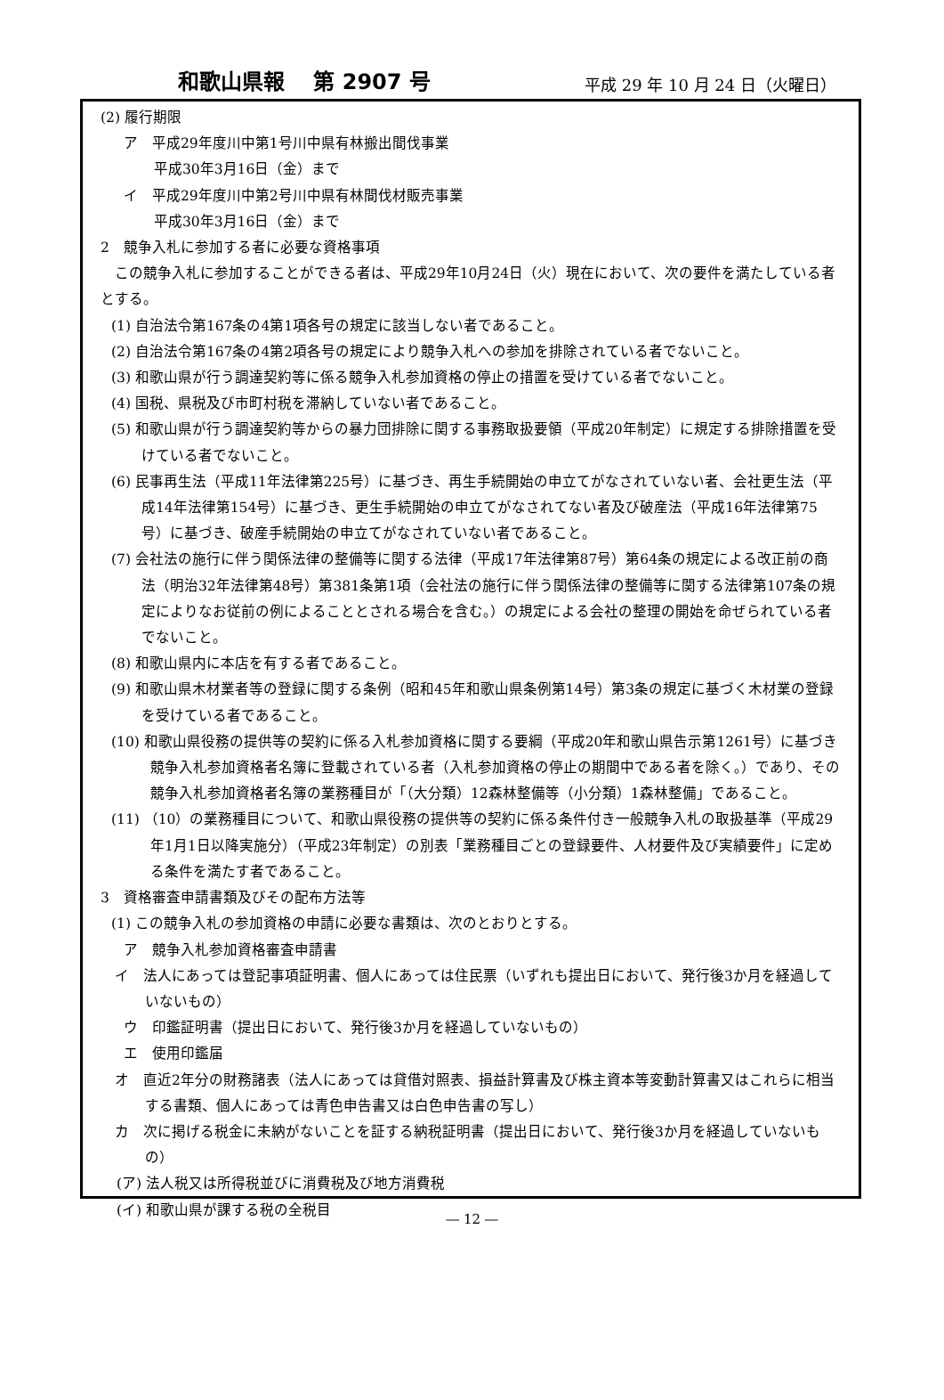和歌山県報　 第 2907 号 平成 29 年 10 月 24 日（火曜日）
(2) 履行期限
ア　平成29年度川中第1号川中県有林搬出間伐事業
平成30年3月16日（金）まで
イ　平成29年度川中第2号川中県有林間伐材販売事業
平成30年3月16日（金）まで
2　競争入札に参加する者に必要な資格事項
この競争入札に参加することができる者は、平成29年10月24日（火）現在において、次の要件を満たしている者とする。
(1) 自治法令第167条の4第1項各号の規定に該当しない者であること。
(2) 自治法令第167条の4第2項各号の規定により競争入札への参加を排除されている者でないこと。
(3) 和歌山県が行う調達契約等に係る競争入札参加資格の停止の措置を受けている者でないこと。
(4) 国税、県税及び市町村税を滞納していない者であること。
(5) 和歌山県が行う調達契約等からの暴力団排除に関する事務取扱要領（平成20年制定）に規定する排除措置を受けている者でないこと。
(6) 民事再生法（平成11年法律第225号）に基づき、再生手続開始の申立てがなされていない者、会社更生法（平成14年法律第154号）に基づき、更生手続開始の申立てがなされてない者及び破産法（平成16年法律第75号）に基づき、破産手続開始の申立てがなされていない者であること。
(7) 会社法の施行に伴う関係法律の整備等に関する法律（平成17年法律第87号）第64条の規定による改正前の商法（明治32年法律第48号）第381条第1項（会社法の施行に伴う関係法律の整備等に関する法律第107条の規定によりなお従前の例によることとされる場合を含む。）の規定による会社の整理の開始を命ぜられている者でないこと。
(8) 和歌山県内に本店を有する者であること。
(9) 和歌山県木材業者等の登録に関する条例（昭和45年和歌山県条例第14号）第3条の規定に基づく木材業の登録を受けている者であること。
(10) 和歌山県役務の提供等の契約に係る入札参加資格に関する要綱（平成20年和歌山県告示第1261号）に基づき競争入札参加資格者名簿に登載されている者（入札参加資格の停止の期間中である者を除く。）であり、その競争入札参加資格者名簿の業務種目が「（大分類）12森林整備等（小分類）1森林整備」であること。
(11) （10）の業務種目について、和歌山県役務の提供等の契約に係る条件付き一般競争入札の取扱基準（平成29年1月1日以降実施分）（平成23年制定）の別表「業務種目ごとの登録要件、人材要件及び実績要件」に定める条件を満たす者であること。
3　資格審査申請書類及びその配布方法等
(1) この競争入札の参加資格の申請に必要な書類は、次のとおりとする。
ア　競争入札参加資格審査申請書
イ　法人にあっては登記事項証明書、個人にあっては住民票（いずれも提出日において、発行後3か月を経過していないもの）
ウ　印鑑証明書（提出日において、発行後3か月を経過していないもの）
エ　使用印鑑届
オ　直近2年分の財務諸表（法人にあっては貸借対照表、損益計算書及び株主資本等変動計算書又はこれらに相当する書類、個人にあっては青色申告書又は白色申告書の写し）
カ　次に掲げる税金に未納がないことを証する納税証明書（提出日において、発行後3か月を経過していないもの）
(ア) 法人税又は所得税並びに消費税及び地方消費税
(イ) 和歌山県が課する税の全税目
― 12 ―